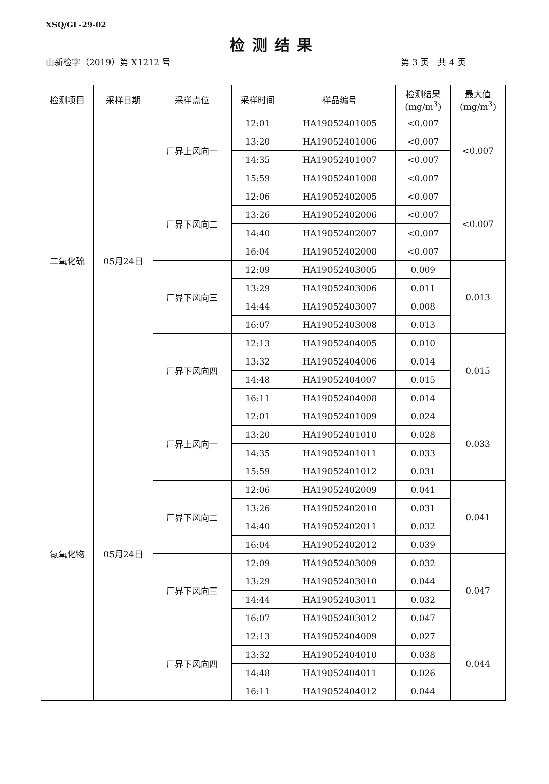XSQ/GL-29-02
检测结果
山新检字（2019）第 X1212 号 第 3 页　共 4 页
| 检测项目 | 采样日期 | 采样点位 | 采样时间 | 样品编号 | 检测结果 (mg/m<sup>3</sup>) | 最大值 (mg/m<sup>3</sup>) |
| --- | --- | --- | --- | --- | --- | --- |
| 二氧化硫 | 05月24日 | 厂界上风向一 | 12:01 | HA19052401005 | <0.007 | <0.007 |
| | | | 13:20 | HA19052401006 | <0.007 | |
| | | | 14:35 | HA19052401007 | <0.007 | |
| | | | 15:59 | HA19052401008 | <0.007 | |
| | | 厂界下风向二 | 12:06 | HA19052402005 | <0.007 | <0.007 |
| | | | 13:26 | HA19052402006 | <0.007 | |
| | | | 14:40 | HA19052402007 | <0.007 | |
| | | | 16:04 | HA19052402008 | <0.007 | |
| | | 厂界下风向三 | 12:09 | HA19052403005 | 0.009 | 0.013 |
| | | | 13:29 | HA19052403006 | 0.011 | |
| | | | 14:44 | HA19052403007 | 0.008 | |
| | | | 16:07 | HA19052403008 | 0.013 | |
| | | 厂界下风向四 | 12:13 | HA19052404005 | 0.010 | 0.015 |
| | | | 13:32 | HA19052404006 | 0.014 | |
| | | | 14:48 | HA19052404007 | 0.015 | |
| | | | 16:11 | HA19052404008 | 0.014 | |
| 氮氧化物 | 05月24日 | 厂界上风向一 | 12:01 | HA19052401009 | 0.024 | 0.033 |
| | | | 13:20 | HA19052401010 | 0.028 | |
| | | | 14:35 | HA19052401011 | 0.033 | |
| | | | 15:59 | HA19052401012 | 0.031 | |
| | | 厂界下风向二 | 12:06 | HA19052402009 | 0.041 | 0.041 |
| | | | 13:26 | HA19052402010 | 0.031 | |
| | | | 14:40 | HA19052402011 | 0.032 | |
| | | | 16:04 | HA19052402012 | 0.039 | |
| | | 厂界下风向三 | 12:09 | HA19052403009 | 0.032 | 0.047 |
| | | | 13:29 | HA19052403010 | 0.044 | |
| | | | 14:44 | HA19052403011 | 0.032 | |
| | | | 16:07 | HA19052403012 | 0.047 | |
| | | 厂界下风向四 | 12:13 | HA19052404009 | 0.027 | 0.044 |
| | | | 13:32 | HA19052404010 | 0.038 | |
| | | | 14:48 | HA19052404011 | 0.026 | |
| | | | 16:11 | HA19052404012 | 0.044 | |